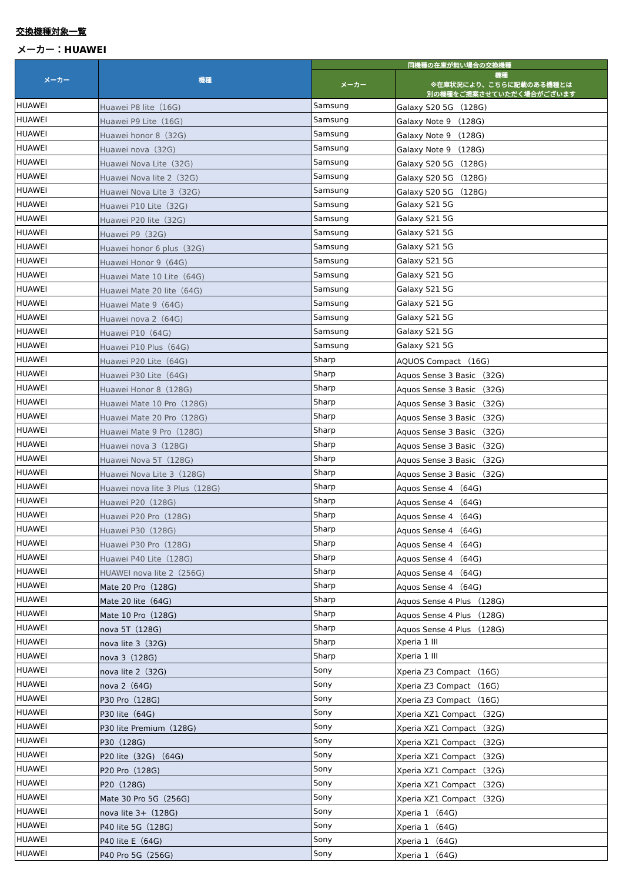交換機種対象一覧
メーカー：HUAWEI
| メーカー | 機種 | 同機種の在庫が無い場合の交換機種 | |
| --- | --- | --- | --- |
| | | メーカー | 機種 ※在庫状況により、こちらに記載のある機種とは 別の機種をご提案させていただく場合がございます |
| HUAWEI | Huawei P8 lite（16G) | Samsung | Galaxy S20 5G （128G) |
| HUAWEI | Huawei P9 Lite（16G) | Samsung | Galaxy Note 9 （128G) |
| HUAWEI | Huawei honor 8（32G) | Samsung | Galaxy Note 9 （128G) |
| HUAWEI | Huawei nova（32G) | Samsung | Galaxy Note 9 （128G) |
| HUAWEI | Huawei Nova Lite（32G) | Samsung | Galaxy S20 5G （128G) |
| HUAWEI | Huawei Nova lite 2（32G) | Samsung | Galaxy S20 5G （128G) |
| HUAWEI | Huawei Nova Lite 3（32G) | Samsung | Galaxy S20 5G （128G) |
| HUAWEI | Huawei P10 Lite（32G) | Samsung | Galaxy S21 5G |
| HUAWEI | Huawei P20 lite（32G) | Samsung | Galaxy S21 5G |
| HUAWEI | Huawei P9（32G) | Samsung | Galaxy S21 5G |
| HUAWEI | Huawei honor 6 plus（32G) | Samsung | Galaxy S21 5G |
| HUAWEI | Huawei Honor 9（64G) | Samsung | Galaxy S21 5G |
| HUAWEI | Huawei Mate 10 Lite（64G) | Samsung | Galaxy S21 5G |
| HUAWEI | Huawei Mate 20 lite（64G) | Samsung | Galaxy S21 5G |
| HUAWEI | Huawei Mate 9（64G) | Samsung | Galaxy S21 5G |
| HUAWEI | Huawei nova 2（64G) | Samsung | Galaxy S21 5G |
| HUAWEI | Huawei P10（64G) | Samsung | Galaxy S21 5G |
| HUAWEI | Huawei P10 Plus（64G) | Samsung | Galaxy S21 5G |
| HUAWEI | Huawei P20 Lite（64G) | Sharp | AQUOS Compact （16G) |
| HUAWEI | Huawei P30 Lite（64G) | Sharp | Aquos Sense 3 Basic （32G) |
| HUAWEI | Huawei Honor 8（128G) | Sharp | Aquos Sense 3 Basic （32G) |
| HUAWEI | Huawei Mate 10 Pro（128G) | Sharp | Aquos Sense 3 Basic （32G) |
| HUAWEI | Huawei Mate 20 Pro（128G) | Sharp | Aquos Sense 3 Basic （32G) |
| HUAWEI | Huawei Mate 9 Pro（128G) | Sharp | Aquos Sense 3 Basic （32G) |
| HUAWEI | Huawei nova 3（128G) | Sharp | Aquos Sense 3 Basic （32G) |
| HUAWEI | Huawei Nova 5T（128G) | Sharp | Aquos Sense 3 Basic （32G) |
| HUAWEI | Huawei Nova Lite 3（128G) | Sharp | Aquos Sense 3 Basic （32G) |
| HUAWEI | Huawei nova lite 3 Plus（128G) | Sharp | Aquos Sense 4 （64G) |
| HUAWEI | Huawei P20（128G) | Sharp | Aquos Sense 4 （64G) |
| HUAWEI | Huawei P20 Pro（128G) | Sharp | Aquos Sense 4 （64G) |
| HUAWEI | Huawei P30（128G) | Sharp | Aquos Sense 4 （64G) |
| HUAWEI | Huawei P30 Pro（128G) | Sharp | Aquos Sense 4 （64G) |
| HUAWEI | Huawei P40 Lite（128G) | Sharp | Aquos Sense 4 （64G) |
| HUAWEI | HUAWEI nova lite 2（256G) | Sharp | Aquos Sense 4 （64G) |
| HUAWEI | Mate 20 Pro（128G) | Sharp | Aquos Sense 4 （64G) |
| HUAWEI | Mate 20 lite（64G) | Sharp | Aquos Sense 4 Plus （128G) |
| HUAWEI | Mate 10 Pro（128G) | Sharp | Aquos Sense 4 Plus （128G) |
| HUAWEI | nova 5T（128G) | Sharp | Aquos Sense 4 Plus （128G) |
| HUAWEI | nova lite 3（32G) | Sharp | Xperia 1 III |
| HUAWEI | nova 3（128G) | Sharp | Xperia 1 III |
| HUAWEI | nova lite 2（32G) | Sony | Xperia Z3 Compact （16G) |
| HUAWEI | nova 2（64G) | Sony | Xperia Z3 Compact （16G) |
| HUAWEI | P30 Pro（128G) | Sony | Xperia Z3 Compact （16G) |
| HUAWEI | P30 lite（64G) | Sony | Xperia XZ1 Compact （32G) |
| HUAWEI | P30 lite Premium（128G) | Sony | Xperia XZ1 Compact （32G) |
| HUAWEI | P30（128G) | Sony | Xperia XZ1 Compact （32G) |
| HUAWEI | P20 lite（32G) （64G) | Sony | Xperia XZ1 Compact （32G) |
| HUAWEI | P20 Pro（128G) | Sony | Xperia XZ1 Compact （32G) |
| HUAWEI | P20（128G) | Sony | Xperia XZ1 Compact （32G) |
| HUAWEI | Mate 30 Pro 5G（256G) | Sony | Xperia XZ1 Compact （32G) |
| HUAWEI | nova lite 3+（128G) | Sony | Xperia 1 （64G) |
| HUAWEI | P40 lite 5G（128G) | Sony | Xperia 1 （64G) |
| HUAWEI | P40 lite E（64G) | Sony | Xperia 1 （64G) |
| HUAWEI | P40 Pro 5G（256G) | Sony | Xperia 1 （64G) |